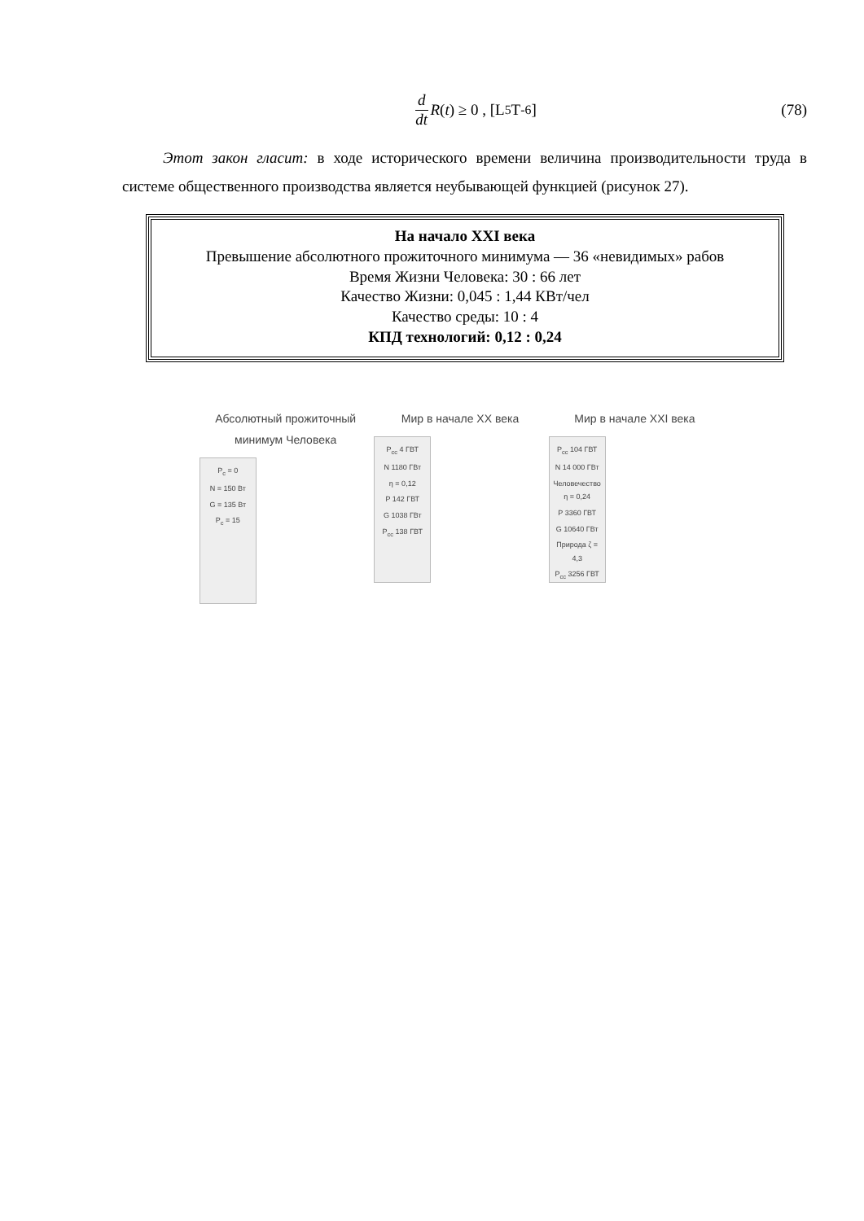d dt R (t) ≥ 0 , [L<sup>5</sup>T<sup>-6</sup>] (78)
Этот закон гласит: в ходе исторического времени величина производительности труда в системе общественного производства является неубывающей функцией (рисунок 27).
На начало XXI века
Превышение абсолютного прожиточного минимума — 36 «невидимых» рабов
Время Жизни Человека: 30 : 66 лет
Качество Жизни: 0,045 : 1,44 КВт/чел
Качество среды: 10 : 4
КПД технологий: 0,12 : 0,24
Абсолютный прожиточный минимум Человека
P<sub>c</sub> = 0
N = 150 Вт
G = 135 Вт
P<sub>c</sub> = 15
Мир в начале XX века
P<sub>cc</sub> 4 ГВТ
N 1180 ГВт
η = 0,12
P 142 ГВТ
G 1038 ГВт
P<sub>cc</sub> 138 ГВТ
Мир в начале XXI века
P<sub>cc</sub> 104 ГВТ
N 14 000 ГВт
Человечество η = 0,24
P 3360 ГВТ
G 10640 ГВт
Природа ζ = 4,3
P<sub>cc</sub> 3256 ГВТ